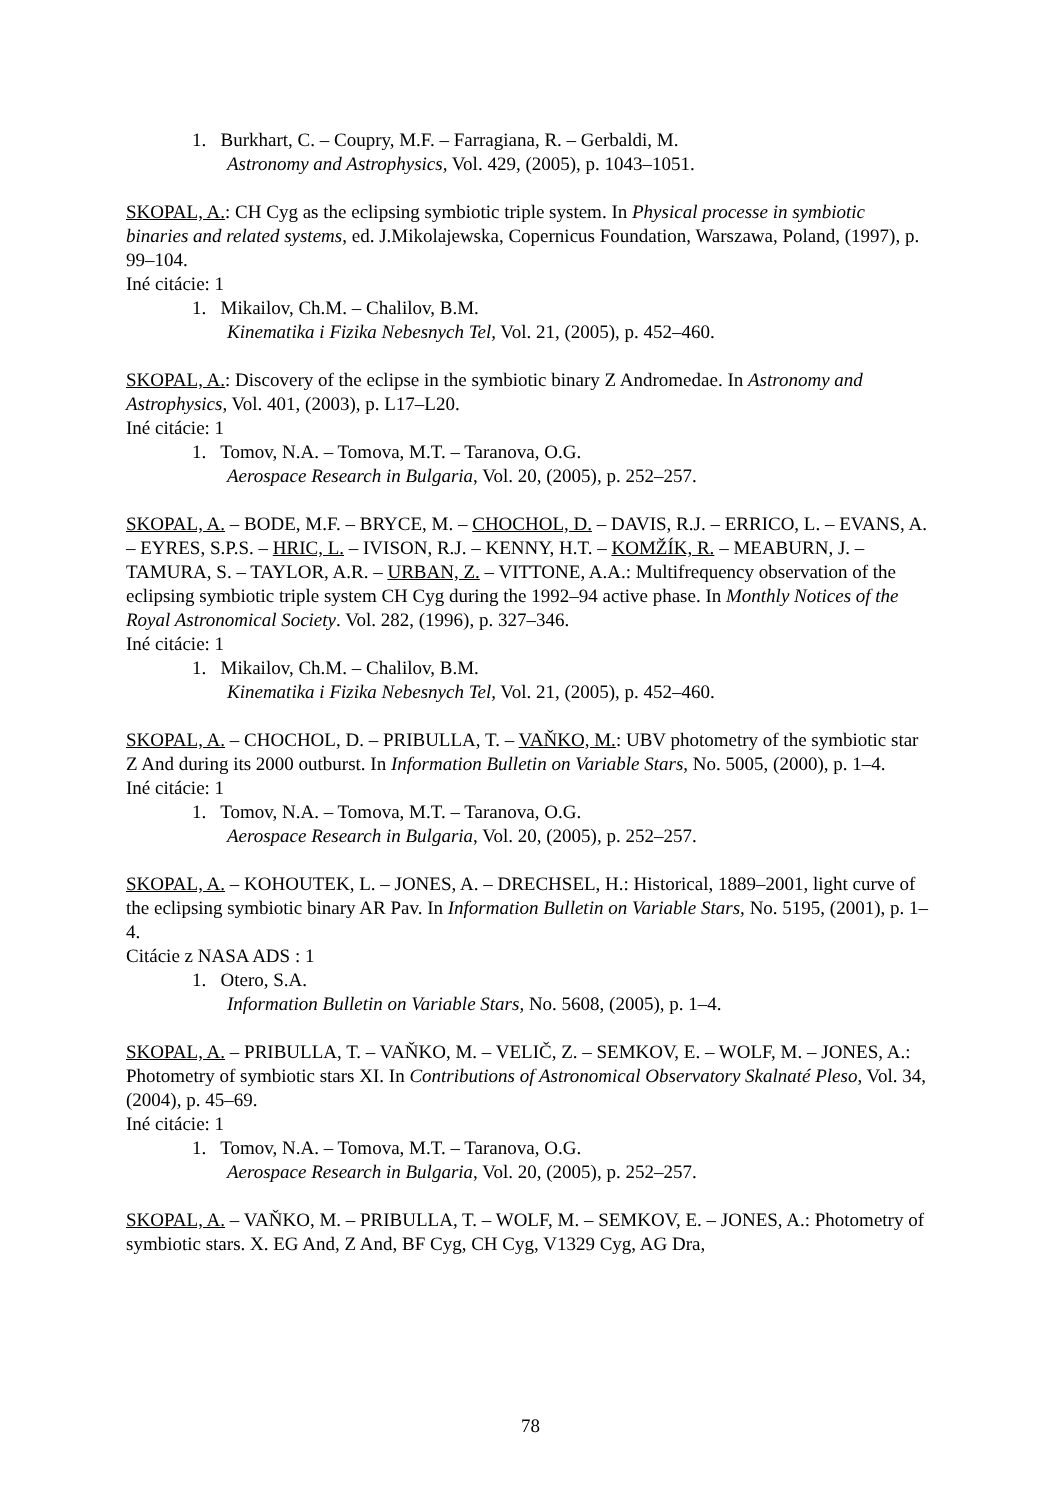1. Burkhart, C. – Coupry, M.F. – Farragiana, R. – Gerbaldi, M.
Astronomy and Astrophysics, Vol. 429, (2005), p. 1043–1051.
SKOPAL, A.: CH Cyg as the eclipsing symbiotic triple system. In Physical processe in symbiotic binaries and related systems, ed. J.Mikolajewska, Copernicus Foundation, Warszawa, Poland, (1997), p. 99–104.
Iné citácie: 1
1. Mikailov, Ch.M. – Chalilov, B.M.
Kinematika i Fizika Nebesnych Tel, Vol. 21, (2005), p. 452–460.
SKOPAL, A.: Discovery of the eclipse in the symbiotic binary Z Andromedae. In Astronomy and Astrophysics, Vol. 401, (2003), p. L17–L20.
Iné citácie: 1
1. Tomov, N.A. – Tomova, M.T. – Taranova, O.G.
Aerospace Research in Bulgaria, Vol. 20, (2005), p. 252–257.
SKOPAL, A. – BODE, M.F. – BRYCE, M. – CHOCHOL, D. – DAVIS, R.J. – ERRICO, L. – EVANS, A. – EYRES, S.P.S. – HRIC, L. – IVISON, R.J. – KENNY, H.T. – KOMŽÍK, R. – MEABURN, J. – TAMURA, S. – TAYLOR, A.R. – URBAN, Z. – VITTONE, A.A.: Multifrequency observation of the eclipsing symbiotic triple system CH Cyg during the 1992–94 active phase. In Monthly Notices of the Royal Astronomical Society. Vol. 282, (1996), p. 327–346.
Iné citácie: 1
1. Mikailov, Ch.M. – Chalilov, B.M.
Kinematika i Fizika Nebesnych Tel, Vol. 21, (2005), p. 452–460.
SKOPAL, A. – CHOCHOL, D. – PRIBULLA, T. – VAŇKO, M.: UBV photometry of the symbiotic star Z And during its 2000 outburst. In Information Bulletin on Variable Stars, No. 5005, (2000), p. 1–4.
Iné citácie: 1
1. Tomov, N.A. – Tomova, M.T. – Taranova, O.G.
Aerospace Research in Bulgaria, Vol. 20, (2005), p. 252–257.
SKOPAL, A. – KOHOUTEK, L. – JONES, A. – DRECHSEL, H.: Historical, 1889–2001, light curve of the eclipsing symbiotic binary AR Pav. In Information Bulletin on Variable Stars, No. 5195, (2001), p. 1–4.
Citácie z NASA ADS : 1
1. Otero, S.A.
Information Bulletin on Variable Stars, No. 5608, (2005), p. 1–4.
SKOPAL, A. – PRIBULLA, T. – VAŇKO, M. – VELIČ, Z. – SEMKOV, E. – WOLF, M. – JONES, A.: Photometry of symbiotic stars XI. In Contributions of Astronomical Observatory Skalnaté Pleso, Vol. 34, (2004), p. 45–69.
Iné citácie: 1
1. Tomov, N.A. – Tomova, M.T. – Taranova, O.G.
Aerospace Research in Bulgaria, Vol. 20, (2005), p. 252–257.
SKOPAL, A. – VAŇKO, M. – PRIBULLA, T. – WOLF, M. – SEMKOV, E. – JONES, A.: Photometry of symbiotic stars. X. EG And, Z And, BF Cyg, CH Cyg, V1329 Cyg, AG Dra,
78